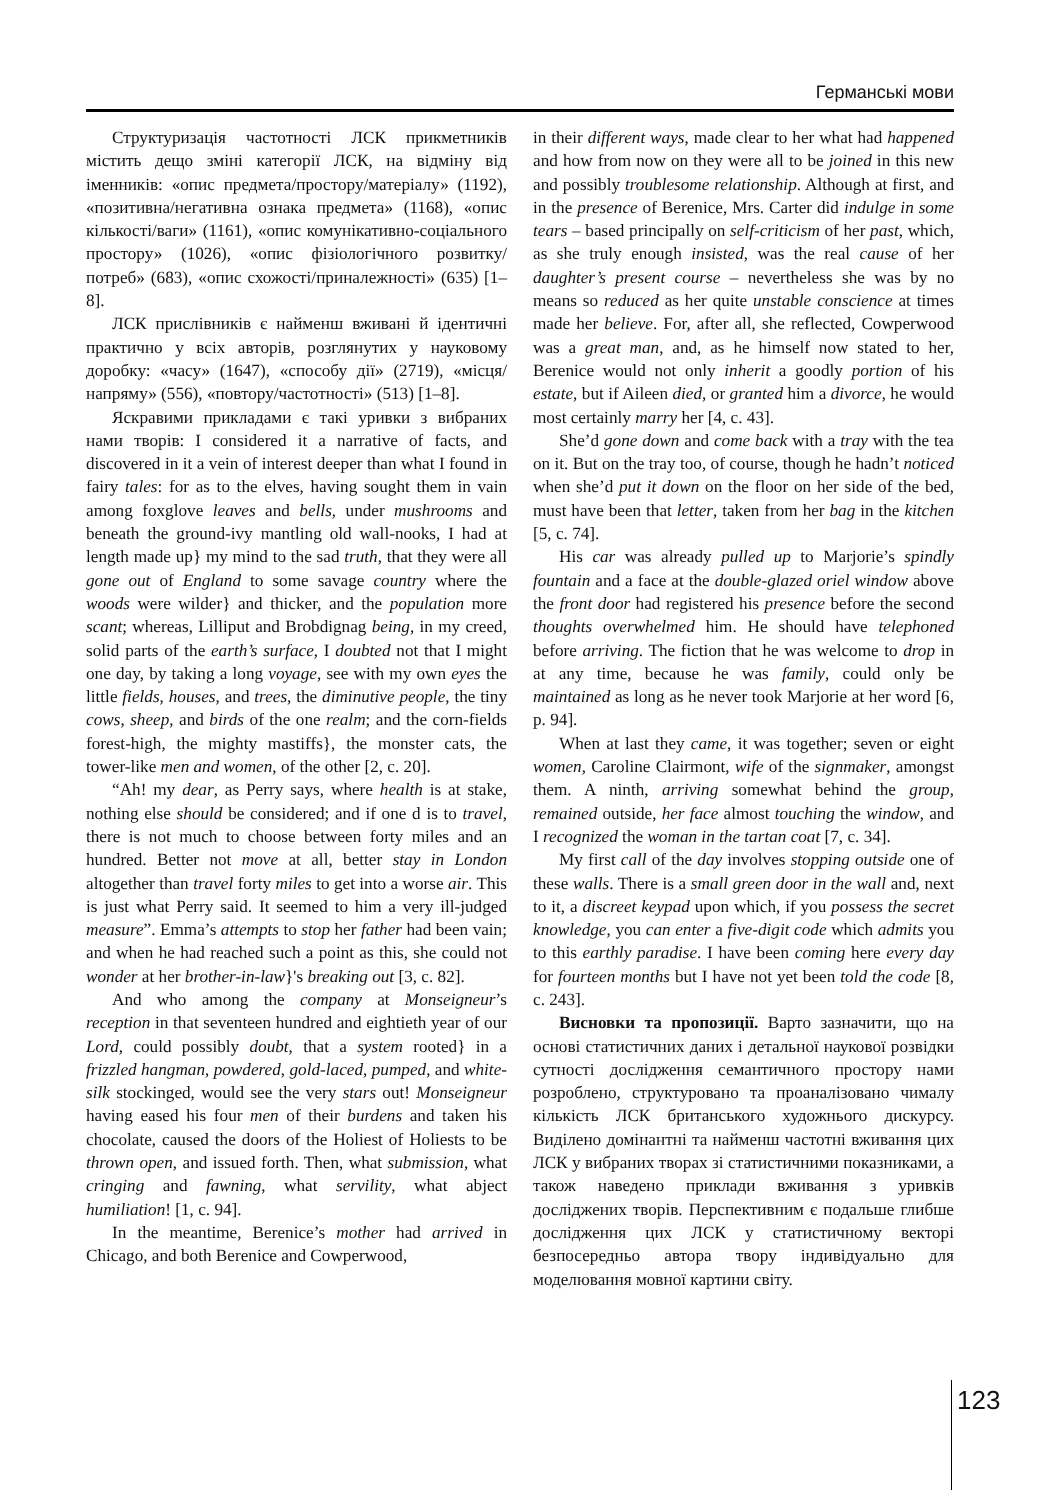Германські мови
Структуризація частотності ЛСК прикметників містить дещо зміні категорії ЛСК, на відміну від іменників: «опис предмета/простору/матеріалу» (1192), «позитивна/негативна ознака предмета» (1168), «опис кількості/ваги» (1161), «опис комунікативно-соціального простору» (1026), «опис фізіологічного розвитку/потреб» (683), «опис схожості/приналежності» (635) [1–8].
ЛСК прислівників є найменш вживані й ідентичні практично у всіх авторів, розглянутих у науковому доробку: «часу» (1647), «способу дії» (2719), «місця/напряму» (556), «повтору/частотності» (513) [1–8].
Яскравими прикладами є такі уривки з вибраних нами творів: I considered it a narrative of facts, and discovered in it a vein of interest deeper than what I found in fairy tales: for as to the elves, having sought them in vain among foxglove leaves and bells, under mushrooms and beneath the ground-ivy mantling old wall-nooks, I had at length made up} my mind to the sad truth, that they were all gone out of England to some savage country where the woods were wilder} and thicker, and the population more scant; whereas, Lilliput and Brobdignag being, in my creed, solid parts of the earth’s surface, I doubted not that I might one day, by taking a long voyage, see with my own eyes the little fields, houses, and trees, the diminutive people, the tiny cows, sheep, and birds of the one realm; and the corn-fields forest-high, the mighty mastiffs}, the monster cats, the tower-like men and women, of the other [2, c. 20].
“Ah! my dear, as Perry says, where health is at stake, nothing else should be considered; and if one d is to travel, there is not much to choose between forty miles and an hundred. Better not move at all, better stay in London altogether than travel forty miles to get into a worse air. This is just what Perry said. It seemed to him a very ill-judged measure”. Emma’s attempts to stop her father had been vain; and when he had reached such a point as this, she could not wonder at her brother-in-law}'s breaking out [3, c. 82].
And who among the company at Monseigneur’s reception in that seventeen hundred and eightieth year of our Lord, could possibly doubt, that a system rooted} in a frizzled hangman, powdered, gold-laced, pumped, and white-silk stockinged, would see the very stars out! Monseigneur having eased his four men of their burdens and taken his chocolate, caused the doors of the Holiest of Holiests to be thrown open, and issued forth. Then, what submission, what cringing and fawning, what servility, what abject humiliation! [1, c. 94].
In the meantime, Berenice’s mother had arrived in Chicago, and both Berenice and Cowperwood,
in their different ways, made clear to her what had happened and how from now on they were all to be joined in this new and possibly troublesome relationship. Although at first, and in the presence of Berenice, Mrs. Carter did indulge in some tears – based principally on self-criticism of her past, which, as she truly enough insisted, was the real cause of her daughter’s present course – nevertheless she was by no means so reduced as her quite unstable conscience at times made her believe. For, after all, she reflected, Cowperwood was a great man, and, as he himself now stated to her, Berenice would not only inherit a goodly portion of his estate, but if Aileen died, or granted him a divorce, he would most certainly marry her [4, c. 43].
She’d gone down and come back with a tray with the tea on it. But on the tray too, of course, though he hadn’t noticed when she’d put it down on the floor on her side of the bed, must have been that letter, taken from her bag in the kitchen [5, c. 74].
His car was already pulled up to Marjorie’s spindly fountain and a face at the double-glazed oriel window above the front door had registered his presence before the second thoughts overwhelmed him. He should have telephoned before arriving. The fiction that he was welcome to drop in at any time, because he was family, could only be maintained as long as he never took Marjorie at her word [6, p. 94].
When at last they came, it was together; seven or eight women, Caroline Clairmont, wife of the signmaker, amongst them. A ninth, arriving somewhat behind the group, remained outside, her face almost touching the window, and I recognized the woman in the tartan coat [7, c. 34].
My first call of the day involves stopping outside one of these walls. There is a small green door in the wall and, next to it, a discreet keypad upon which, if you possess the secret knowledge, you can enter a five-digit code which admits you to this earthly paradise. I have been coming here every day for fourteen months but I have not yet been told the code [8, c. 243].
Висновки та пропозиції. Варто зазначити, що на основі статистичних даних і детальної наукової розвідки сутності дослідження семантичного простору нами розроблено, структуровано та проаналізовано чималу кількість ЛСК британського художнього дискурсу. Виділено домінантні та найменш частотні вживання цих ЛСК у вибраних творах зі статистичними показниками, а також наведено приклади вживання з уривків досліджених творів. Перспективним є подальше глибше дослідження цих ЛСК у статистичному векторі безпосередньо автора твору індивідуально для моделювання мовної картини світу.
123